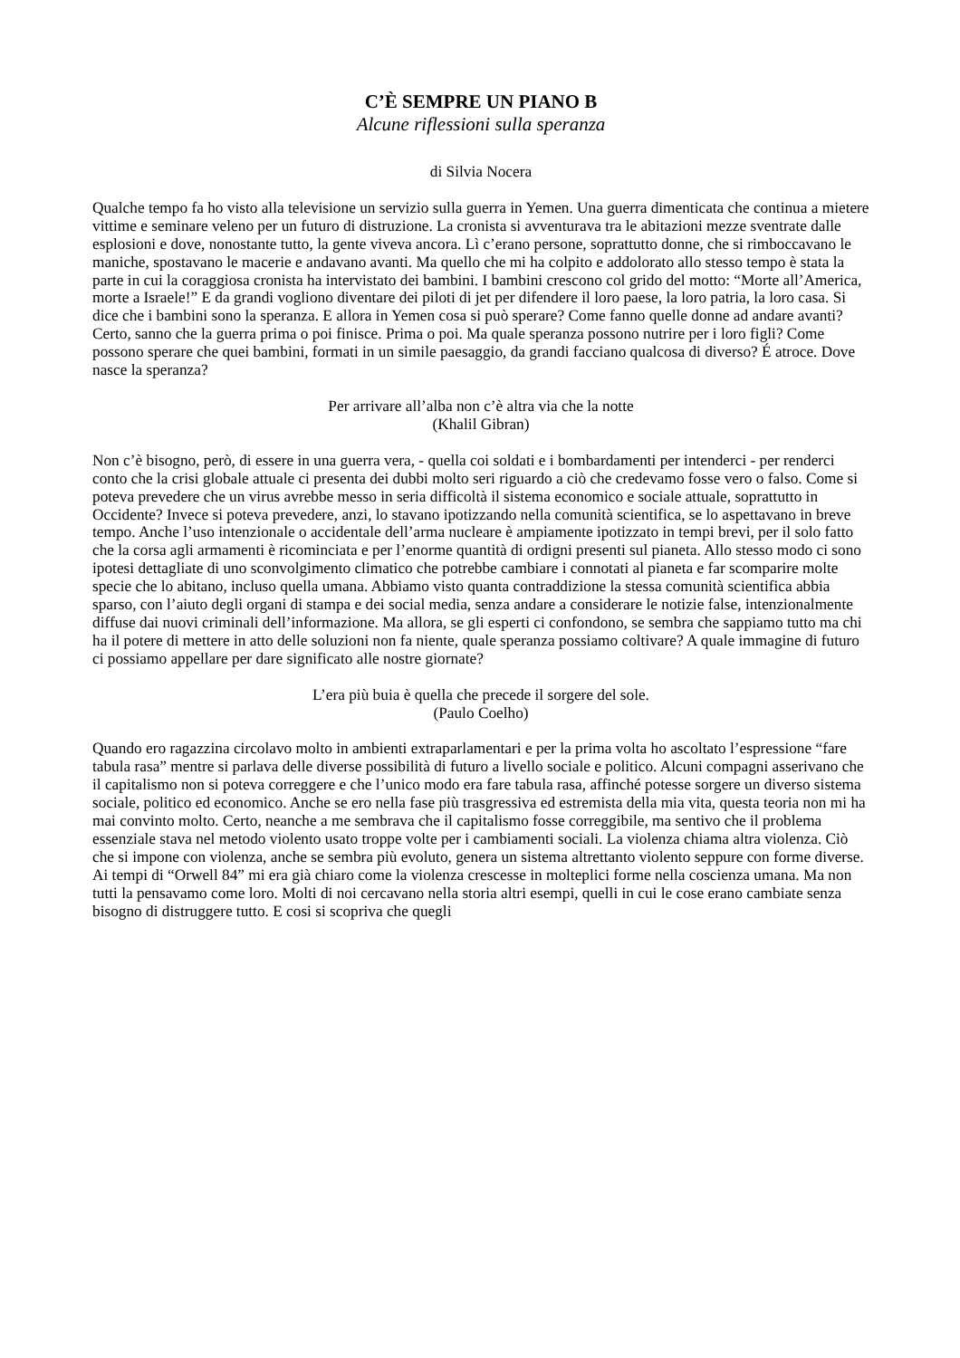C’È SEMPRE UN PIANO B
Alcune riflessioni sulla speranza
di Silvia Nocera
Qualche tempo fa ho visto alla televisione un servizio sulla guerra in Yemen. Una guerra dimenticata che continua a mietere vittime e seminare veleno per un futuro di distruzione. La cronista si avventurava tra le abitazioni mezze sventrate dalle esplosioni e dove, nonostante tutto, la gente viveva ancora. Lì c’erano persone, soprattutto donne, che si rimboccavano le maniche, spostavano le macerie e andavano avanti. Ma quello che mi ha colpito e addolorato allo stesso tempo è stata la parte in cui la coraggiosa cronista ha intervistato dei bambini. I bambini crescono col grido del motto: “Morte all’America, morte a Israele!” E da grandi vogliono diventare dei piloti di jet per difendere il loro paese, la loro patria, la loro casa. Si dice che i bambini sono la speranza. E allora in Yemen cosa si può sperare? Come fanno quelle donne ad andare avanti? Certo, sanno che la guerra prima o poi finisce. Prima o poi. Ma quale speranza possono nutrire per i loro figli? Come possono sperare che quei bambini, formati in un simile paesaggio, da grandi facciano qualcosa di diverso? É atroce. Dove nasce la speranza?
Per arrivare all’alba non c’è altra via che la notte
(Khalil Gibran)
Non c’è bisogno, però, di essere in una guerra vera, - quella coi soldati e i bombardamenti per intenderci - per renderci conto che la crisi globale attuale ci presenta dei dubbi molto seri riguardo a ciò che credevamo fosse vero o falso. Come si poteva prevedere che un virus avrebbe messo in seria difficoltà il sistema economico e sociale attuale, soprattutto in Occidente? Invece si poteva prevedere, anzi, lo stavano ipotizzando nella comunità scientifica, se lo aspettavano in breve tempo. Anche l’uso intenzionale o accidentale dell’arma nucleare è ampiamente ipotizzato in tempi brevi, per il solo fatto che la corsa agli armamenti è ricominciata e per l’enorme quantità di ordigni presenti sul pianeta. Allo stesso modo ci sono ipotesi dettagliate di uno sconvolgimento climatico che potrebbe cambiare i connotati al pianeta e far scomparire molte specie che lo abitano, incluso quella umana. Abbiamo visto quanta contraddizione la stessa comunità scientifica abbia sparso, con l’aiuto degli organi di stampa e dei social media, senza andare a considerare le notizie false, intenzionalmente diffuse dai nuovi criminali dell’informazione. Ma allora, se gli esperti ci confondono, se sembra che sappiamo tutto ma chi ha il potere di mettere in atto delle soluzioni non fa niente, quale speranza possiamo coltivare? A quale immagine di futuro ci possiamo appellare per dare significato alle nostre giornate?
L’era più buia è quella che precede il sorgere del sole.
(Paulo Coelho)
Quando ero ragazzina circolavo molto in ambienti extraparlamentari e per la prima volta ho ascoltato l’espressione “fare tabula rasa” mentre si parlava delle diverse possibilità di futuro a livello sociale e politico. Alcuni compagni asserivano che il capitalismo non si poteva correggere e che l’unico modo era fare tabula rasa, affinché potesse sorgere un diverso sistema sociale, politico ed economico. Anche se ero nella fase più trasgressiva ed estremista della mia vita, questa teoria non mi ha mai convinto molto. Certo, neanche a me sembrava che il capitalismo fosse correggibile, ma sentivo che il problema essenziale stava nel metodo violento usato troppe volte per i cambiamenti sociali. La violenza chiama altra violenza. Ciò che si impone con violenza, anche se sembra più evoluto, genera un sistema altrettanto violento seppure con forme diverse. Ai tempi di “Orwell 84” mi era già chiaro come la violenza crescesse in molteplici forme nella coscienza umana. Ma non tutti la pensavamo come loro. Molti di noi cercavano nella storia altri esempi, quelli in cui le cose erano cambiate senza bisogno di distruggere tutto. E cosi si scopriva che quegli